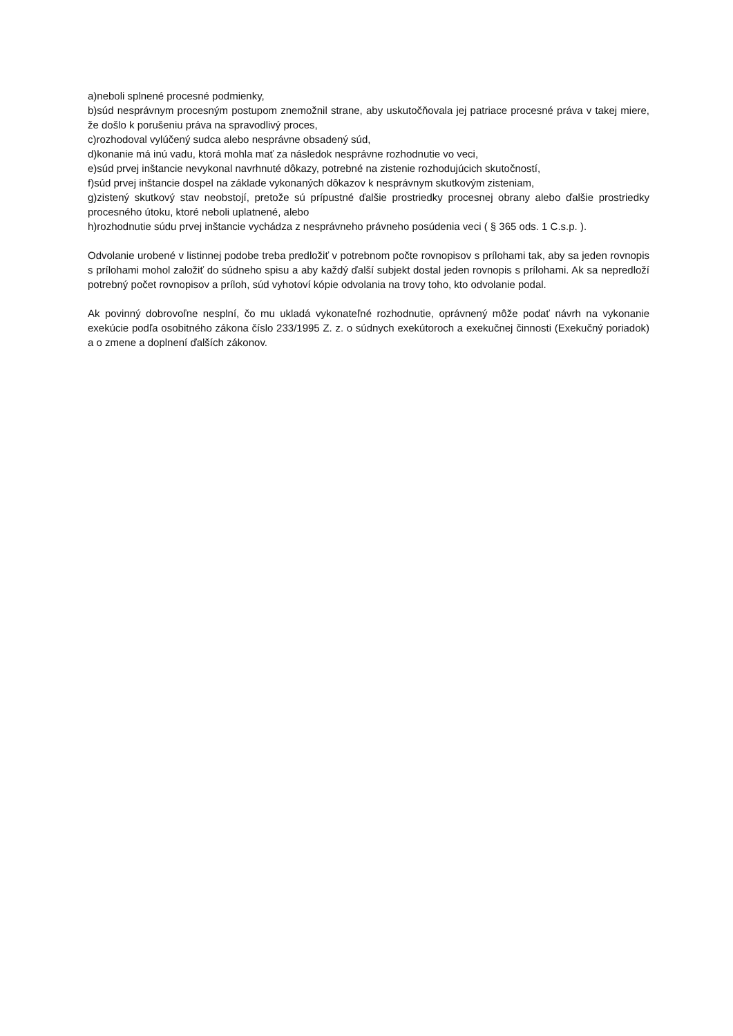a)neboli splnené procesné podmienky,
b)súd nesprávnym procesným postupom znemožnil strane, aby uskutočňovala jej patriace procesné práva v takej miere, že došlo k porušeniu práva na spravodlivý proces,
c)rozhodoval vylúčený sudca alebo nesprávne obsadený súd,
d)konanie má inú vadu, ktorá mohla mať za následok nesprávne rozhodnutie vo veci,
e)súd prvej inštancie nevykonal navrhnuté dôkazy, potrebné na zistenie rozhodujúcich skutočností,
f)súd prvej inštancie dospel na základe vykonaných dôkazov k nesprávnym skutkovým zisteniam,
g)zistený skutkový stav neobstojí, pretože sú prípustné ďalšie prostriedky procesnej obrany alebo ďalšie prostriedky procesného útoku, ktoré neboli uplatnené, alebo
h)rozhodnutie súdu prvej inštancie vychádza z nesprávneho právneho posúdenia veci ( § 365 ods. 1 C.s.p. ).
Odvolanie urobené v listinnej podobe treba predložiť v potrebnom počte rovnopisov s prílohami tak, aby sa jeden rovnopis s prílohami mohol založiť do súdneho spisu a aby každý ďalší subjekt dostal jeden rovnopis s prílohami. Ak sa nepredloží potrebný počet rovnopisov a príloh, súd vyhotoví kópie odvolania na trovy toho, kto odvolanie podal.
Ak povinný dobrovoľne nesplní, čo mu ukladá vykonateľné rozhodnutie, oprávnený môže podať návrh na vykonanie exekúcie podľa osobitného zákona číslo 233/1995 Z. z. o súdnych exekútoroch a exekučnej činnosti (Exekučný poriadok) a o zmene a doplnení ďalších zákonov.